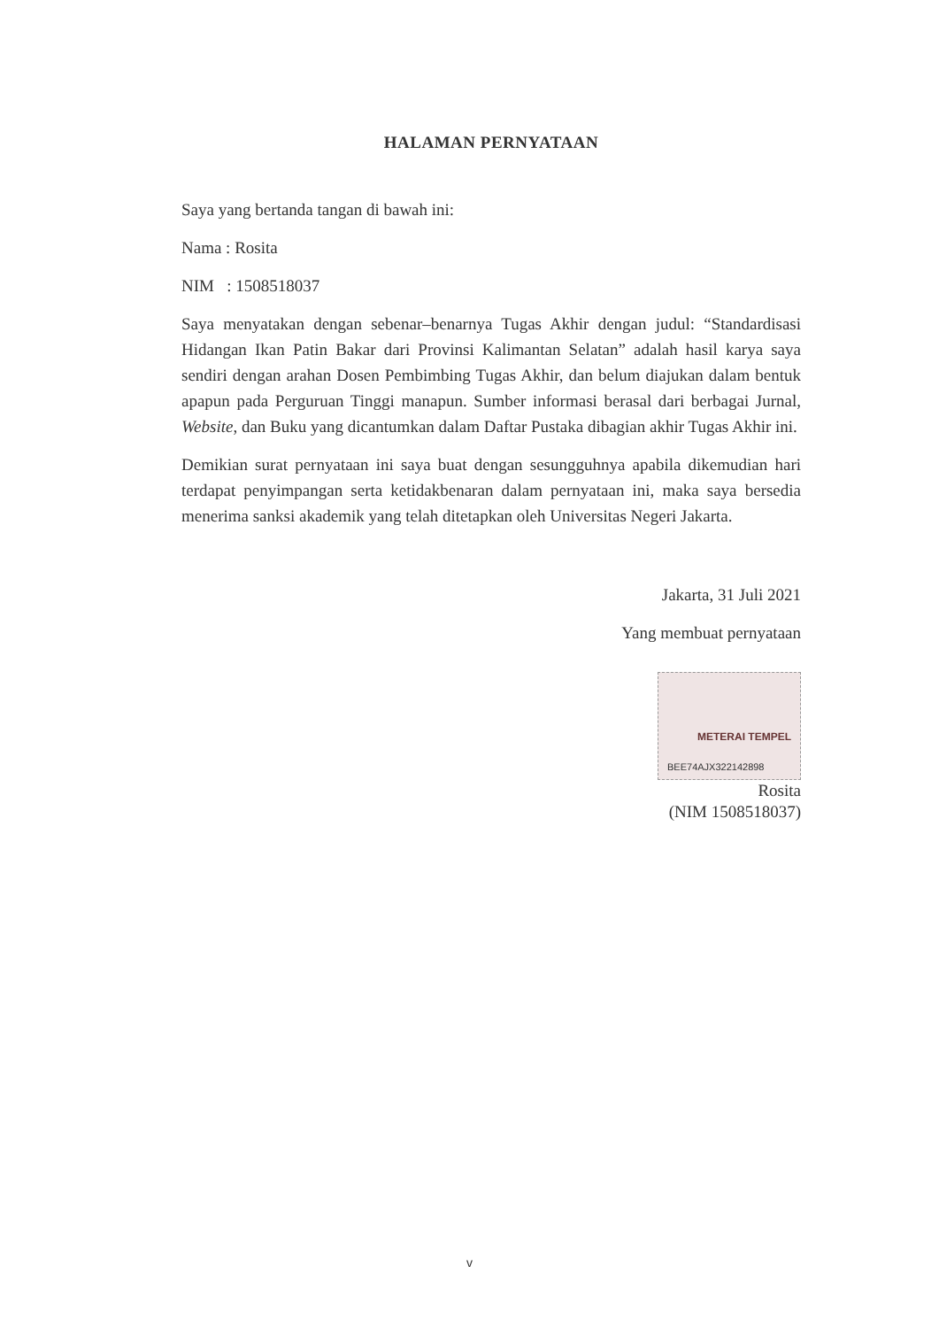HALAMAN PERNYATAAN
Saya yang bertanda tangan di bawah ini:
Nama : Rosita
NIM : 1508518037
Saya menyatakan dengan sebenar–benarnya Tugas Akhir dengan judul: “Standardisasi Hidangan Ikan Patin Bakar dari Provinsi Kalimantan Selatan” adalah hasil karya saya sendiri dengan arahan Dosen Pembimbing Tugas Akhir, dan belum diajukan dalam bentuk apapun pada Perguruan Tinggi manapun. Sumber informasi berasal dari berbagai Jurnal, Website, dan Buku yang dicantumkan dalam Daftar Pustaka dibagian akhir Tugas Akhir ini.
Demikian surat pernyataan ini saya buat dengan sesungguhnya apabila dikemudian hari terdapat penyimpangan serta ketidakbenaran dalam pernyataan ini, maka saya bersedia menerima sanksi akademik yang telah ditetapkan oleh Universitas Negeri Jakarta.
Jakarta, 31 Juli 2021
Yang membuat pernyataan
METERAI TEMPEL
BEE74AJX322142898
Rosita
(NIM 1508518037)
v